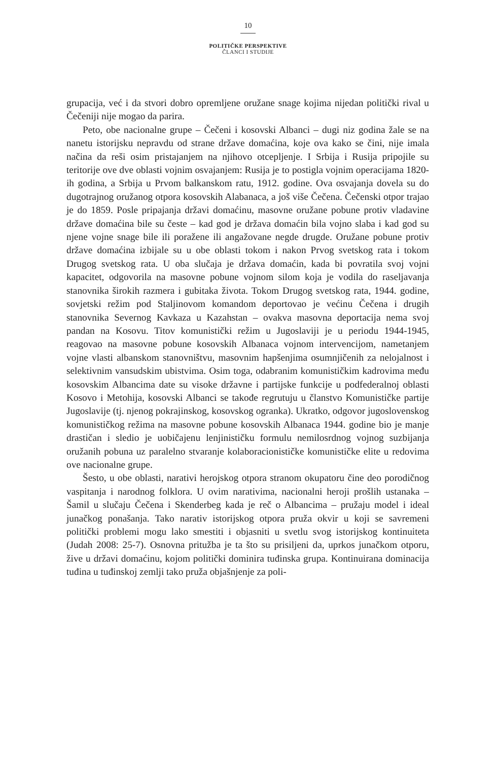10
POLITIČKE PERSPEKTIVE
ČLANCI I STUDIJE
grupacija, već i da stvori dobro opremljene oružane snage kojima nijedan politički rival u Čečeniji nije mogao da parira.
Peto, obe nacionalne grupe – Čečeni i kosovski Albanci – dugi niz godina žale se na nanetu istorijsku nepravdu od strane države domaćina, koje ova kako se čini, nije imala načina da reši osim pristajanjem na njihovo otcepljenje. I Srbija i Rusija pripojile su teritorije ove dve oblasti vojnim osvajanjem: Rusija je to postigla vojnim operacijama 1820-ih godina, a Srbija u Prvom balkanskom ratu, 1912. godine. Ova osvajanja dovela su do dugotrajnog oružanog otpora kosovskih Alabanaca, a još više Čečena. Čečenski otpor trajao je do 1859. Posle pripajanja državi domaćinu, masovne oružane pobune protiv vladavine države domaćina bile su česte – kad god je država domaćin bila vojno slaba i kad god su njene vojne snage bile ili poražene ili angažovane negde drugde. Oružane pobune protiv države domaćina izbijale su u obe oblasti tokom i nakon Prvog svetskog rata i tokom Drugog svetskog rata. U oba slučaja je država domaćin, kada bi povratila svoj vojni kapacitet, odgovorila na masovne pobune vojnom silom koja je vodila do raseljavanja stanovnika širokih razmera i gubitaka života. Tokom Drugog svetskog rata, 1944. godine, sovjetski režim pod Staljinovom komandom deportovao je većinu Čečena i drugih stanovnika Severnog Kavkaza u Kazahstan – ovakva masovna deportacija nema svoj pandan na Kosovu. Titov komunistički režim u Jugoslaviji je u periodu 1944-1945, reagovao na masovne pobune kosovskih Albanaca vojnom intervencijom, nametanjem vojne vlasti albanskom stanovništvu, masovnim hapšenjima osumnjičenih za nelojalnost i selektivnim vansudskim ubistvima. Osim toga, odabranim komunističkim kadrovima među kosovskim Albancima date su visoke državne i partijske funkcije u podfederalnoj oblasti Kosovo i Metohija, kosovski Albanci se takođe regrutuju u članstvo Komunističke partije Jugoslavije (tj. njenog pokrajinskog, kosovskog ogranka). Ukratko, odgovor jugoslovenskog komunističkog režima na masovne pobune kosovskih Albanaca 1944. godine bio je manje drastičan i sledio je uobičajenu lenjinističku formulu nemilosrdnog vojnog suzbijanja oružanih pobuna uz paralelno stvaranje kolaboracionističke komunističke elite u redovima ove nacionalne grupe.
Šesto, u obe oblasti, narativi herojskog otpora stranom okupatoru čine deo porodičnog vaspitanja i narodnog folklora. U ovim narativima, nacionalni heroji prošlih ustanaka – Šamil u slučaju Čečena i Skenderbeg kada je reč o Albancima – pružaju model i ideal junačkog ponašanja. Tako narativ istorijskog otpora pruža okvir u koji se savremeni politički problemi mogu lako smestiti i objasniti u svetlu svog istorijskog kontinuiteta (Judah 2008: 25-7). Osnovna pritužba je ta što su prisiljeni da, uprkos junačkom otporu, žive u državi domaćinu, kojom politički dominira tuđinska grupa. Kontinuirana dominacija tuđina u tuđinskoj zemlji tako pruža objašnjenje za poli-